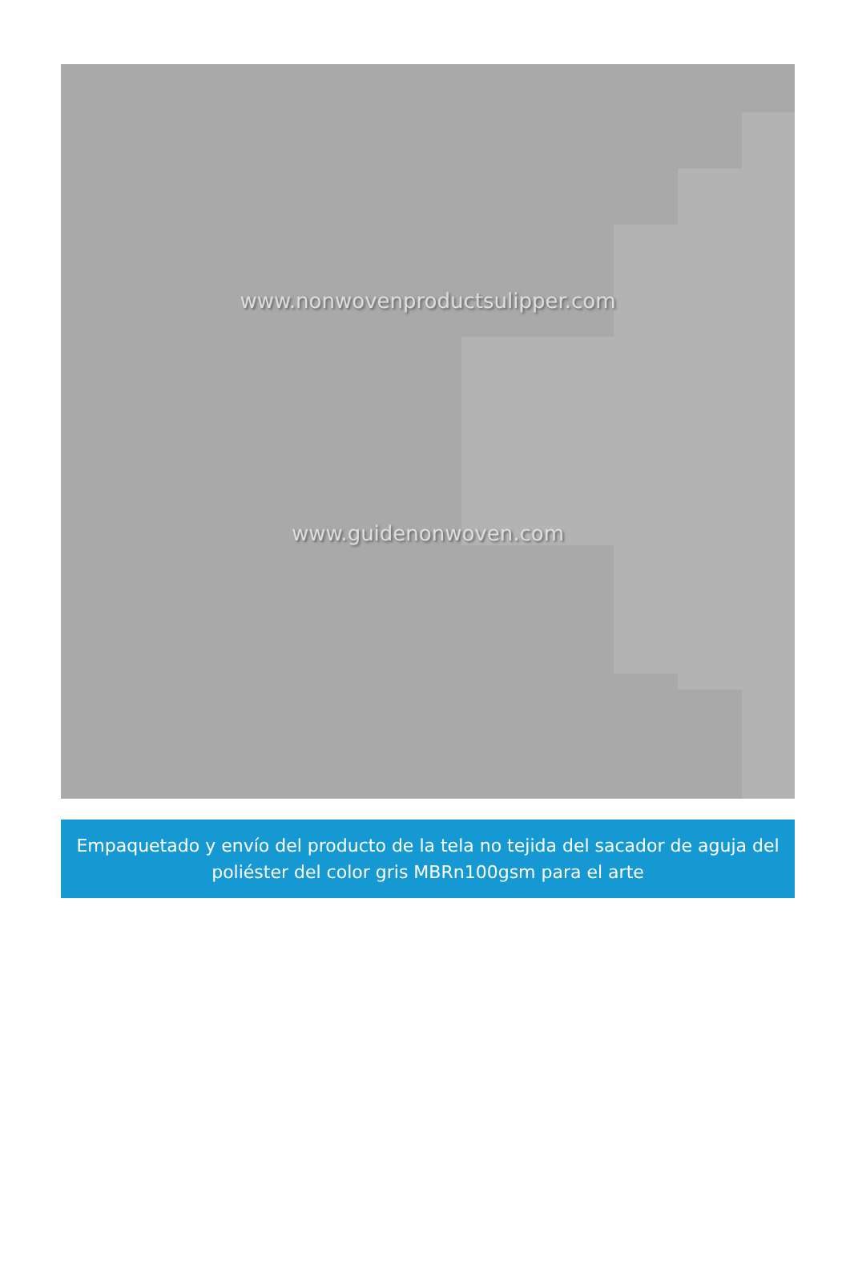www.nonwovenproductsulipper.com
www.guidenonwoven.com
Empaquetado y envío del producto de la tela no tejida del sacador de aguja del poliéster del color gris MBRn100gsm para el arte